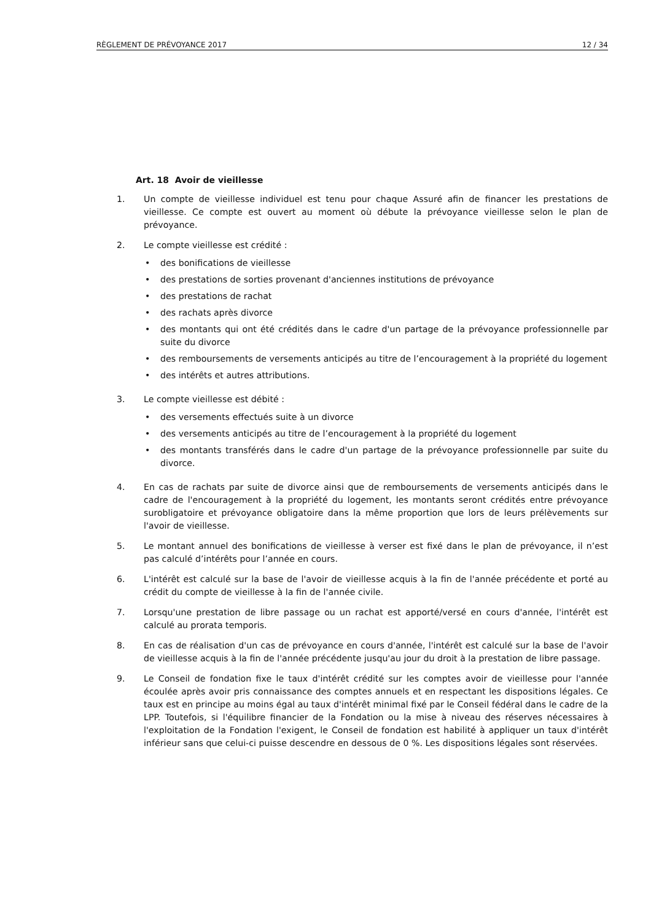RÈGLEMENT DE PRÉVOYANCE 2017 12 / 34
Art. 18 Avoir de vieillesse
1. Un compte de vieillesse individuel est tenu pour chaque Assuré afin de financer les prestations de vieillesse. Ce compte est ouvert au moment où débute la prévoyance vieillesse selon le plan de prévoyance.
2. Le compte vieillesse est crédité :
• des bonifications de vieillesse
• des prestations de sorties provenant d'anciennes institutions de prévoyance
• des prestations de rachat
• des rachats après divorce
• des montants qui ont été crédités dans le cadre d'un partage de la prévoyance professionnelle par suite du divorce
• des remboursements de versements anticipés au titre de l’encouragement à la propriété du logement
• des intérêts et autres attributions.
3. Le compte vieillesse est débité :
• des versements effectués suite à un divorce
• des versements anticipés au titre de l’encouragement à la propriété du logement
• des montants transférés dans le cadre d'un partage de la prévoyance professionnelle par suite du divorce.
4. En cas de rachats par suite de divorce ainsi que de remboursements de versements anticipés dans le cadre de l'encouragement à la propriété du logement, les montants seront crédités entre prévoyance surobligatoire et prévoyance obligatoire dans la même proportion que lors de leurs prélèvements sur l'avoir de vieillesse.
5. Le montant annuel des bonifications de vieillesse à verser est fixé dans le plan de prévoyance, il n’est pas calculé d’intérêts pour l’année en cours.
6. L'intérêt est calculé sur la base de l'avoir de vieillesse acquis à la fin de l'année précédente et porté au crédit du compte de vieillesse à la fin de l'année civile.
7. Lorsqu'une prestation de libre passage ou un rachat est apporté/versé en cours d'année, l'intérêt est calculé au prorata temporis.
8. En cas de réalisation d'un cas de prévoyance en cours d'année, l'intérêt est calculé sur la base de l'avoir de vieillesse acquis à la fin de l'année précédente jusqu'au jour du droit à la prestation de libre passage.
9. Le Conseil de fondation fixe le taux d'intérêt crédité sur les comptes avoir de vieillesse pour l'année écoulée après avoir pris connaissance des comptes annuels et en respectant les dispositions légales. Ce taux est en principe au moins égal au taux d'intérêt minimal fixé par le Conseil fédéral dans le cadre de la LPP. Toutefois, si l'équilibre financier de la Fondation ou la mise à niveau des réserves nécessaires à l'exploitation de la Fondation l'exigent, le Conseil de fondation est habilité à appliquer un taux d'intérêt inférieur sans que celui-ci puisse descendre en dessous de 0 %. Les dispositions légales sont réservées.